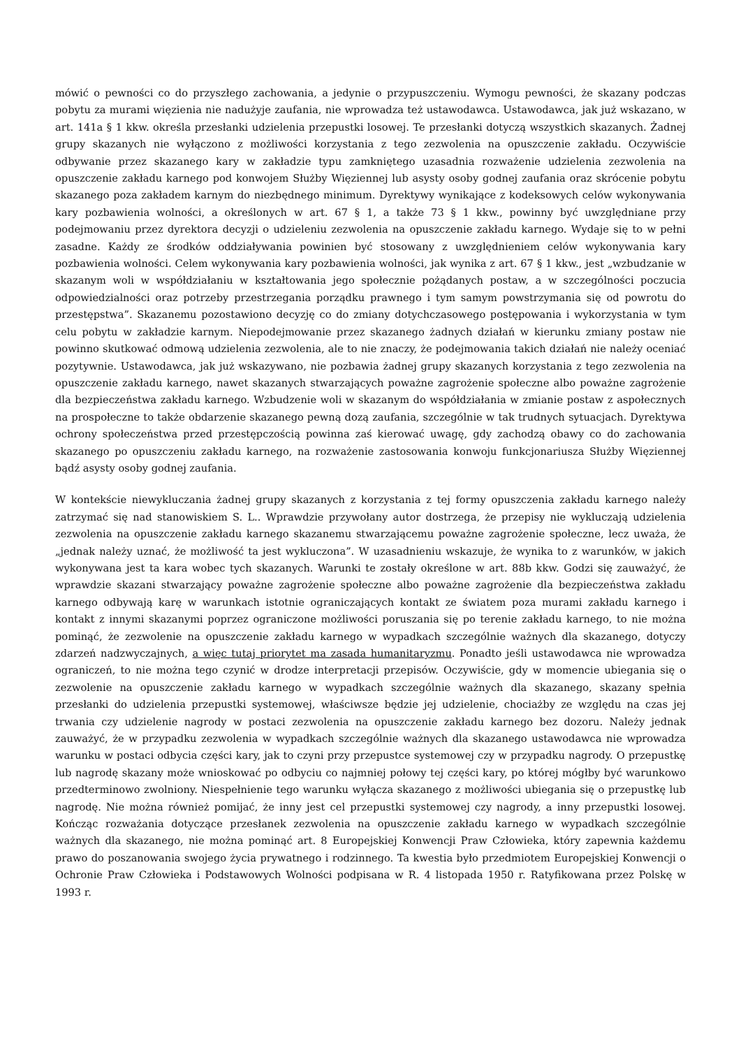mówić o pewności co do przyszłego zachowania, a jedynie o przypuszczeniu. Wymogu pewności, że skazany podczas pobytu za murami więzienia nie nadużyje zaufania, nie wprowadza też ustawodawca. Ustawodawca, jak już wskazano, w art. 141a § 1 kkw. określa przesłanki udzielenia przepustki losowej. Te przesłanki dotyczą wszystkich skazanych. Żadnej grupy skazanych nie wyłączono z możliwości korzystania z tego zezwolenia na opuszczenie zakładu. Oczywiście odbywanie przez skazanego kary w zakładzie typu zamkniętego uzasadnia rozważenie udzielenia zezwolenia na opuszczenie zakładu karnego pod konwojem Służby Więziennej lub asysty osoby godnej zaufania oraz skrócenie pobytu skazanego poza zakładem karnym do niezbędnego minimum. Dyrektywy wynikające z kodeksowych celów wykonywania kary pozbawienia wolności, a określonych w art. 67 § 1, a także 73 § 1 kkw., powinny być uwzględniane przy podejmowaniu przez dyrektora decyzji o udzieleniu zezwolenia na opuszczenie zakładu karnego. Wydaje się to w pełni zasadne. Każdy ze środków oddziaływania powinien być stosowany z uwzględnieniem celów wykonywania kary pozbawienia wolności. Celem wykonywania kary pozbawienia wolności, jak wynika z art. 67 § 1 kkw., jest „wzbudzanie w skazanym woli w współdziałaniu w kształtowania jego społecznie pożądanych postaw, a w szczególności poczucia odpowiedzialności oraz potrzeby przestrzegania porządku prawnego i tym samym powstrzymania się od powrotu do przestępstwa”. Skazanemu pozostawiono decyzję co do zmiany dotychczasowego postępowania i wykorzystania w tym celu pobytu w zakładzie karnym. Niepodejmowanie przez skazanego żadnych działań w kierunku zmiany postaw nie powinno skutkować odmową udzielenia zezwolenia, ale to nie znaczy, że podejmowania takich działań nie należy oceniać pozytywnie. Ustawodawca, jak już wskazywano, nie pozbawia żadnej grupy skazanych korzystania z tego zezwolenia na opuszczenie zakładu karnego, nawet skazanych stwarzających poważne zagrożenie społeczne albo poważne zagrożenie dla bezpieczeństwa zakładu karnego. Wzbudzenie woli w skazanym do współdziałania w zmianie postaw z aspołecznych na prospołeczne to także obdarzenie skazanego pewną dozą zaufania, szczególnie w tak trudnych sytuacjach. Dyrektywa ochrony społeczeństwa przed przestępczością powinna zaś kierować uwagę, gdy zachodzą obawy co do zachowania skazanego po opuszczeniu zakładu karnego, na rozważenie zastosowania konwoju funkcjonariusza Służby Więziennej bądź asysty osoby godnej zaufania.
W kontekście niewykluczania żadnej grupy skazanych z korzystania z tej formy opuszczenia zakładu karnego należy zatrzymać się nad stanowiskiem S. L.. Wprawdzie przywołany autor dostrzega, że przepisy nie wykluczają udzielenia zezwolenia na opuszczenie zakładu karnego skazanemu stwarzającemu poważne zagrożenie społeczne, lecz uważa, że „jednak należy uznać, że możliwość ta jest wykluczona”. W uzasadnieniu wskazuje, że wynika to z warunków, w jakich wykonywana jest ta kara wobec tych skazanych. Warunki te zostały określone w art. 88b kkw. Godzi się zauważyć, że wprawdzie skazani stwarzający poważne zagrożenie społeczne albo poważne zagrożenie dla bezpieczeństwa zakładu karnego odbywają karę w warunkach istotnie ograniczających kontakt ze światem poza murami zakładu karnego i kontakt z innymi skazanymi poprzez ograniczone możliwości poruszania się po terenie zakładu karnego, to nie można pominąć, że zezwolenie na opuszczenie zakładu karnego w wypadkach szczególnie ważnych dla skazanego, dotyczy zdarzeń nadzwyczajnych, a więc tutaj priorytet ma zasada humanitaryzmu. Ponadto jeśli ustawodawca nie wprowadza ograniczeń, to nie można tego czynić w drodze interpretacji przepisów. Oczywiście, gdy w momencie ubiegania się o zezwolenie na opuszczenie zakładu karnego w wypadkach szczególnie ważnych dla skazanego, skazany spełnia przesłanki do udzielenia przepustki systemowej, właściwsze będzie jej udzielenie, chociażby ze względu na czas jej trwania czy udzielenie nagrody w postaci zezwolenia na opuszczenie zakładu karnego bez dozoru. Należy jednak zauważyć, że w przypadku zezwolenia w wypadkach szczególnie ważnych dla skazanego ustawodawca nie wprowadza warunku w postaci odbycia części kary, jak to czyni przy przepustce systemowej czy w przypadku nagrody. O przepustkę lub nagrodę skazany może wnioskować po odbyciu co najmniej połowy tej części kary, po której mógłby być warunkowo przedterminowo zwolniony. Niespełnienie tego warunku wyłącza skazanego z możliwości ubiegania się o przepustkę lub nagrodę. Nie można również pomijać, że inny jest cel przepustki systemowej czy nagrody, a inny przepustki losowej. Kończąc rozważania dotyczące przesłanek zezwolenia na opuszczenie zakładu karnego w wypadkach szczególnie ważnych dla skazanego, nie można pominąć art. 8 Europejskiej Konwencji Praw Człowieka, który zapewnia każdemu prawo do poszanowania swojego życia prywatnego i rodzinnego. Ta kwestia było przedmiotem Europejskiej Konwencji o Ochronie Praw Człowieka i Podstawowych Wolności podpisana w R. 4 listopada 1950 r. Ratyfikowana przez Polskę w 1993 r.